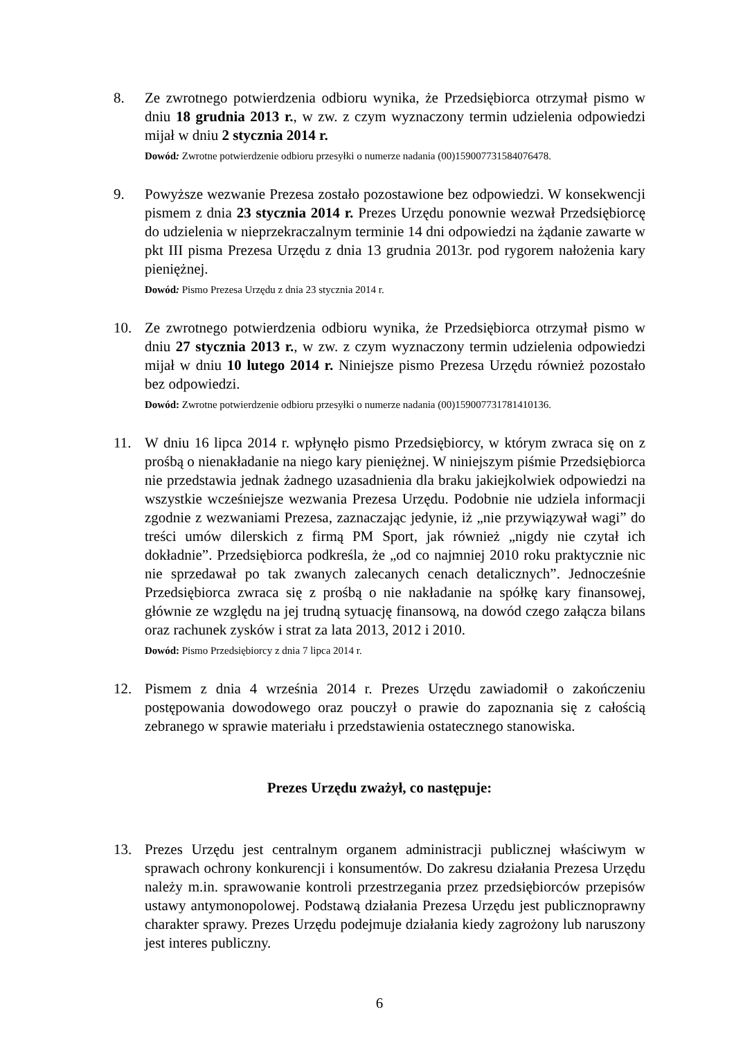8. Ze zwrotnego potwierdzenia odbioru wynika, że Przedsiębiorca otrzymał pismo w dniu 18 grudnia 2013 r., w zw. z czym wyznaczony termin udzielenia odpowiedzi mijał w dniu 2 stycznia 2014 r.
Dowód: Zwrotne potwierdzenie odbioru przesyłki o numerze nadania (00)159007731584076478.
9. Powyższe wezwanie Prezesa zostało pozostawione bez odpowiedzi. W konsekwencji pismem z dnia 23 stycznia 2014 r. Prezes Urzędu ponownie wezwał Przedsiębiorcę do udzielenia w nieprzekraczalnym terminie 14 dni odpowiedzi na żądanie zawarte w pkt III pisma Prezesa Urzędu z dnia 13 grudnia 2013r. pod rygorem nałożenia kary pieniężnej.
Dowód: Pismo Prezesa Urzędu z dnia 23 stycznia 2014 r.
10. Ze zwrotnego potwierdzenia odbioru wynika, że Przedsiębiorca otrzymał pismo w dniu 27 stycznia 2013 r., w zw. z czym wyznaczony termin udzielenia odpowiedzi mijał w dniu 10 lutego 2014 r. Niniejsze pismo Prezesa Urzędu również pozostało bez odpowiedzi.
Dowód: Zwrotne potwierdzenie odbioru przesyłki o numerze nadania (00)159007731781410136.
11. W dniu 16 lipca 2014 r. wpłynęło pismo Przedsiębiorcy, w którym zwraca się on z prośbą o nienakładanie na niego kary pieniężnej. W niniejszym piśmie Przedsiębiorca nie przedstawia jednak żadnego uzasadnienia dla braku jakiejkolwiek odpowiedzi na wszystkie wcześniejsze wezwania Prezesa Urzędu. Podobnie nie udziela informacji zgodnie z wezwaniami Prezesa, zaznaczając jedynie, iż „nie przywiązywał wagi” do treści umów dilerskich z firmą PM Sport, jak również „nigdy nie czytał ich dokładnie”. Przedsiębiorca podkreśla, że „od co najmniej 2010 roku praktycznie nic nie sprzedawał po tak zwanych zalecanych cenach detalicznych”. Jednocześnie Przedsiębiorca zwraca się z prośbą o nie nakładanie na spółkę kary finansowej, głównie ze względu na jej trudną sytuację finansową, na dowód czego załącza bilans oraz rachunek zysków i strat za lata 2013, 2012 i 2010.
Dowód: Pismo Przedsiębiorcy z dnia 7 lipca 2014 r.
12. Pismem z dnia 4 września 2014 r. Prezes Urzędu zawiadomił o zakończeniu postępowania dowodowego oraz pouczył o prawie do zapoznania się z całością zebranego w sprawie materiału i przedstawienia ostatecznego stanowiska.
Prezes Urzędu zważył, co następuje:
13. Prezes Urzędu jest centralnym organem administracji publicznej właściwym w sprawach ochrony konkurencji i konsumentów. Do zakresu działania Prezesa Urzędu należy m.in. sprawowanie kontroli przestrzegania przez przedsiębiorców przepisów ustawy antymonopolowej. Podstawą działania Prezesa Urzędu jest publicznoprawny charakter sprawy. Prezes Urzędu podejmuje działania kiedy zagrożony lub naruszony jest interes publiczny.
6